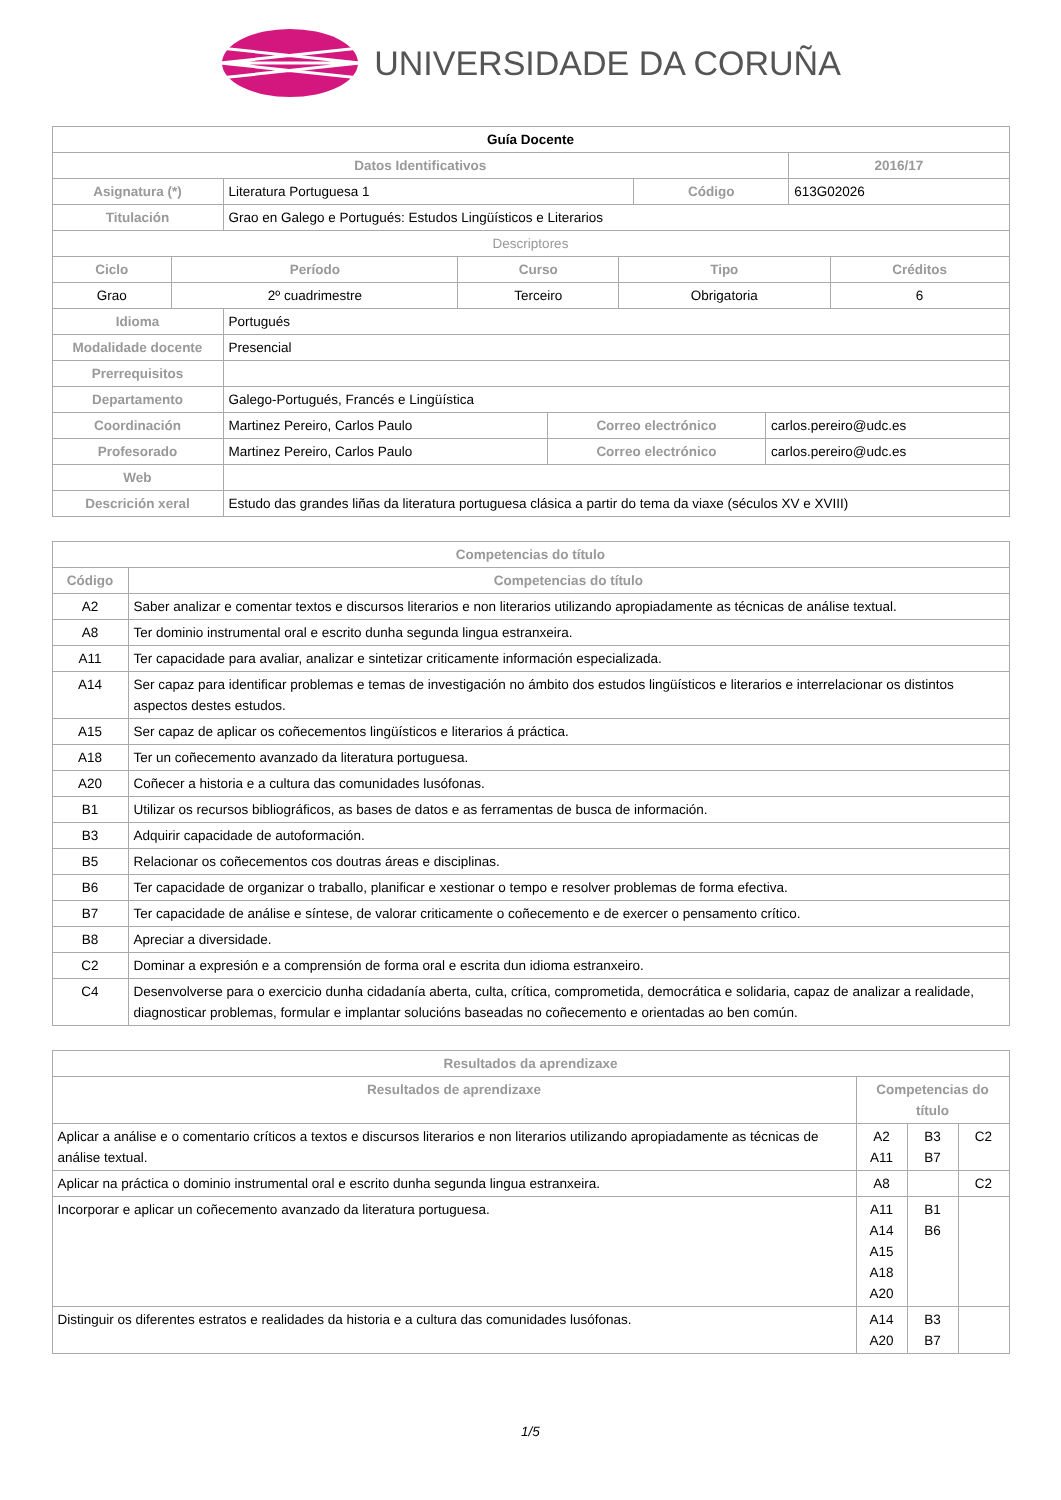UNIVERSIDADE DA CORUÑA
| Guía Docente | | | |
| --- | --- | --- | --- |
| Datos Identificativos | | | 2016/17 |
| Asignatura (*) | Literatura Portuguesa 1 | Código | 613G02026 |
| Titulación | Grao en Galego e Portugués: Estudos Lingüísticos e Literarios | | |
| Descriptores | | | |
| Ciclo | Período | Curso | Tipo | Créditos |
| --- | --- | --- | --- | --- |
| Grao | 2º cuadrimestre | Terceiro | Obrigatoria | 6 |
| Idioma | Portugués | | |
| Modalidade docente | Presencial | | |
| Prerrequisitos | | | |
| Departamento | Galego-Portugués, Francés e Lingüística | | |
| Coordinación | Martinez Pereiro, Carlos Paulo | Correo electrónico | carlos.pereiro@udc.es |
| Profesorado | Martinez Pereiro, Carlos Paulo | Correo electrónico | carlos.pereiro@udc.es |
| Web | | | |
| Descrición xeral | Estudo das grandes liñas da literatura portuguesa clásica a partir do tema da viaxe (séculos XV e XVIII) | | |
| Competencias do título | |
| --- | --- |
| Código | Competencias do título |
| A2 | Saber analizar e comentar textos e discursos literarios e non literarios utilizando apropiadamente as técnicas de análise textual. |
| A8 | Ter dominio instrumental oral e escrito dunha segunda lingua estranxeira. |
| A11 | Ter capacidade para avaliar, analizar e sintetizar criticamente información especializada. |
| A14 | Ser capaz para identificar problemas e temas de investigación no ámbito dos estudos lingüísticos e literarios e interrelacionar os distintos aspectos destes estudos. |
| A15 | Ser capaz de aplicar os coñecementos lingüísticos e literarios á práctica. |
| A18 | Ter un coñecemento avanzado da literatura portuguesa. |
| A20 | Coñecer a historia e a cultura das comunidades lusófonas. |
| B1 | Utilizar os recursos bibliográficos, as bases de datos e as ferramentas de busca de información. |
| B3 | Adquirir capacidade de autoformación. |
| B5 | Relacionar os coñecementos cos doutras áreas e disciplinas. |
| B6 | Ter capacidade de organizar o traballo, planificar e xestionar o tempo e resolver problemas de forma efectiva. |
| B7 | Ter capacidade de análise e síntese, de valorar criticamente o coñecemento e de exercer o pensamento crítico. |
| B8 | Apreciar a diversidade. |
| C2 | Dominar a expresión e a comprensión de forma oral e escrita dun idioma estranxeiro. |
| C4 | Desenvolverse para o exercicio dunha cidadanía aberta, culta, crítica, comprometida, democrática e solidaria, capaz de analizar a realidade, diagnosticar problemas, formular e implantar solucións baseadas no coñecemento e orientadas ao ben común. |
| Resultados da aprendizaxe | | | |
| --- | --- | --- | --- |
| Resultados de aprendizaxe | Competencias do título | | |
| Aplicar a análise e o comentario críticos a textos e discursos literarios e non literarios utilizando apropiadamente as técnicas de análise textual. | A2 A11 | B3 B7 | C2 |
| Aplicar na práctica o dominio instrumental oral e escrito dunha segunda lingua estranxeira. | A8 | | C2 |
| Incorporar e aplicar un coñecemento avanzado da literatura portuguesa. | A11 A14 A15 A18 A20 | B1 B6 | |
| Distinguir os diferentes estratos e realidades da historia e a cultura das comunidades lusófonas. | A14 A20 | B3 B7 | |
1/5